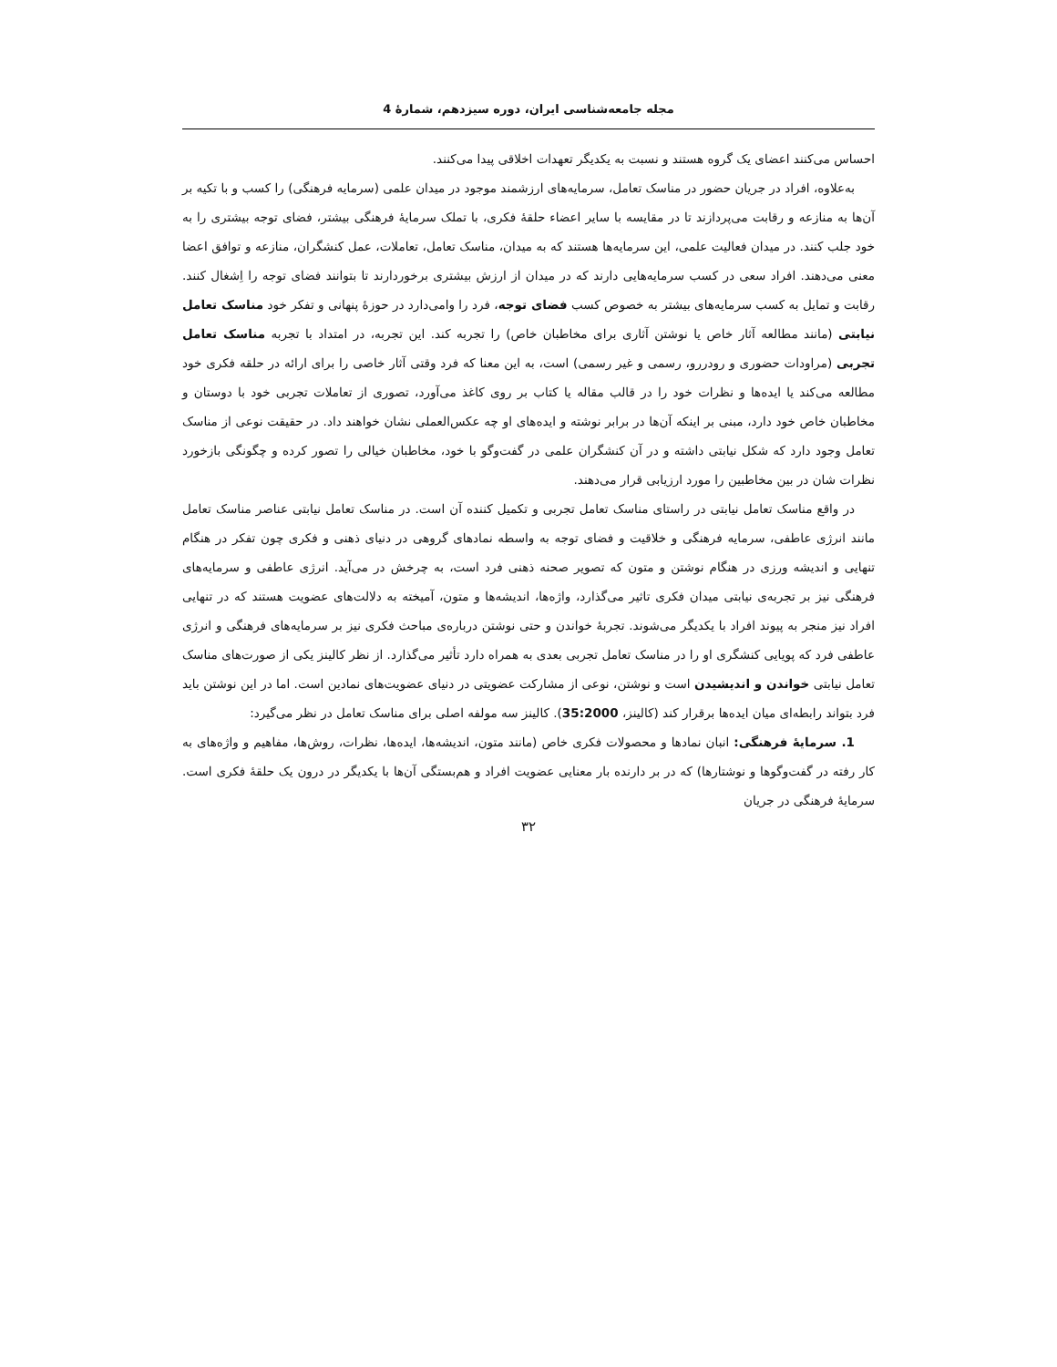مجله جامعه‌شناسی ایران، دوره سیزدهم، شمارهٔ 4
احساس می‌کنند اعضای یک گروه هستند و نسبت به یکدیگر تعهدات اخلاقی پیدا می‌کنند.
به‌علاوه، افراد در جریان حضور در مناسک تعامل، سرمایه‌های ارزشمند موجود در میدان علمی (سرمایه فرهنگی) را کسب و با تکیه بر آن‌ها به منازعه و رقابت می‌پردازند تا در مقایسه با سایر اعضاء حلقهٔ فکری، با تملک سرمایهٔ فرهنگی بیشتر، فضای توجه بیشتری را به خود جلب کنند. در میدان فعالیت علمی، این سرمایه‌ها هستند که به میدان، مناسک تعامل، تعاملات، عمل کنشگران، منازعه و توافق اعضا معنی می‌دهند. افراد سعی در کسب سرمایه‌هایی دارند که در میدان از ارزش بیشتری برخوردارند تا بتوانند فضای توجه را اِشغال کنند. رقابت و تمایل به کسب سرمایه‌های بیشتر به خصوص کسب فضای توجه، فرد را وامی‌دارد در حوزهٔ پنهانی و تفکر خود مناسک تعامل نیابتی (مانند مطالعه آثار خاص یا نوشتن آثاری برای مخاطبان خاص) را تجربه کند. این تجربه، در امتداد با تجربه مناسک تعامل تجربی (مراودات حضوری و رودررو، رسمی و غیر رسمی) است، به این معنا که فرد وقتی آثار خاصی را برای ارائه در حلقه فکری خود مطالعه می‌کند یا ایده‌ها و نظرات خود را در قالب مقاله یا کتاب بر روی کاغذ می‌آورد، تصوری از تعاملات تجربی خود با دوستان و مخاطبان خاص خود دارد، مبنی بر اینکه آن‌ها در برابر نوشته و ایده‌های او چه عکس‌العملی نشان خواهند داد. در حقیقت نوعی از مناسک تعامل وجود دارد که شکل نیابتی داشته و در آن کنشگران علمی در گفت‌وگو با خود، مخاطبان خیالی را تصور کرده و چگونگی بازخورد نظرات شان در بین مخاطبین را مورد ارزیابی قرار می‌دهند.
در واقع مناسک تعامل نیابتی در راستای مناسک تعامل تجربی و تکمیل کننده آن است. در مناسک تعامل نیابتی عناصر مناسک تعامل مانند انرژی عاطفی، سرمایه فرهنگی و خلاقیت و فضای توجه به واسطه نمادهای گروهی در دنیای ذهنی و فکری چون تفکر در هنگام تنهایی و اندیشه ورزی در هنگام نوشتن و متون که تصویر صحنه ذهنی فرد است، به چرخش در می‌آید. انرژی عاطفی و سرمایه‌های فرهنگی نیز بر تجربه‌ی نیابتی میدان فکری تاثیر می‌گذارد، واژه‌ها، اندیشه‌ها و متون، آمیخته به دلالت‌های عضویت هستند که در تنهایی افراد نیز منجر به پیوند افراد با یکدیگر می‌شوند. تجربهٔ خواندن و حتی نوشتن درباره‌ی مباحث فکری نیز بر سرمایه‌های فرهنگی و انرژی عاطفی فرد که پویایی کنشگری او را در مناسک تعامل تجربی بعدی به همراه دارد تأثیر می‌گذارد. از نظر کالینز یکی از صورت‌های مناسک تعامل نیابتی خواندن و اندیشیدن است و نوشتن، نوعی از مشارکت عضویتی در دنیای عضویت‌های نمادین است. اما در این نوشتن باید فرد بتواند رابطه‌ای میان ایده‌ها برقرار کند (کالینز، 35:2000). کالینز سه مولفه اصلی برای مناسک تعامل در نظر می‌گیرد:
1. سرمایهٔ فرهنگی: انبان نمادها و محصولات فکری خاص (مانند متون، اندیشه‌ها، ایده‌ها، نظرات، روش‌ها، مفاهیم و واژه‌های به کار رفته در گفت‌وگوها و نوشتارها) که در بر دارنده بار معنایی عضویت افراد و هم‌بستگی آن‌ها با یکدیگر در درون یک حلقهٔ فکری است. سرمایهٔ فرهنگی در جریان
۳۲